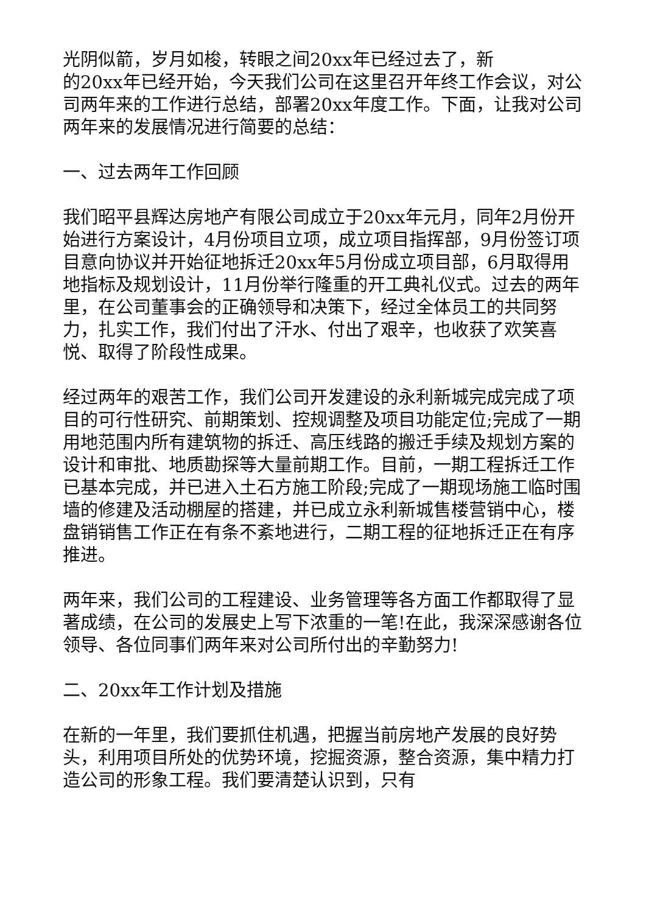光阴似箭，岁月如梭，转眼之间20xx年已经过去了，新
的20xx年已经开始，今天我们公司在这里召开年终工作会议，对公司两年来的工作进行总结，部署20xx年度工作。下面，让我对公司两年来的发展情况进行简要的总结：
一、过去两年工作回顾
我们昭平县辉达房地产有限公司成立于20xx年元月，同年2月份开始进行方案设计，4月份项目立项，成立项目指挥部，9月份签订项目意向协议并开始征地拆迁20xx年5月份成立项目部，6月取得用地指标及规划设计，11月份举行隆重的开工典礼仪式。过去的两年里，在公司董事会的正确领导和决策下，经过全体员工的共同努力，扎实工作，我们付出了汗水、付出了艰辛，也收获了欢笑喜悦、取得了阶段性成果。
经过两年的艰苦工作，我们公司开发建设的永利新城完成完成了项目的可行性研究、前期策划、控规调整及项目功能定位;完成了一期用地范围内所有建筑物的拆迁、高压线路的搬迁手续及规划方案的设计和审批、地质勘探等大量前期工作。目前，一期工程拆迁工作已基本完成，并已进入土石方施工阶段;完成了一期现场施工临时围墙的修建及活动棚屋的搭建，并已成立永利新城售楼营销中心，楼盘销销售工作正在有条不紊地进行，二期工程的征地拆迁正在有序推进。
两年来，我们公司的工程建设、业务管理等各方面工作都取得了显著成绩，在公司的发展史上写下浓重的一笔!在此，我深深感谢各位领导、各位同事们两年来对公司所付出的辛勤努力!
二、20xx年工作计划及措施
在新的一年里，我们要抓住机遇，把握当前房地产发展的良好势头，利用项目所处的优势环境，挖掘资源，整合资源，集中精力打造公司的形象工程。我们要清楚认识到，只有